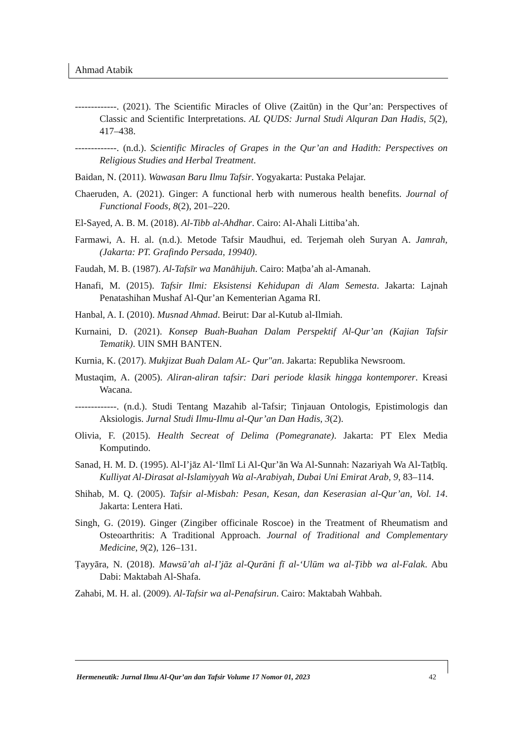Ahmad Atabik
-------------. (2021). The Scientific Miracles of Olive (Zaitūn) in the Qur’an: Perspectives of Classic and Scientific Interpretations. AL QUDS: Jurnal Studi Alquran Dan Hadis, 5(2), 417–438.
-------------. (n.d.). Scientific Miracles of Grapes in the Qur’an and Hadith: Perspectives on Religious Studies and Herbal Treatment.
Baidan, N. (2011). Wawasan Baru Ilmu Tafsir. Yogyakarta: Pustaka Pelajar.
Chaeruden, A. (2021). Ginger: A functional herb with numerous health benefits. Journal of Functional Foods, 8(2), 201–220.
El-Sayed, A. B. M. (2018). Al-Tibb al-Ahdhar. Cairo: Al-Ahali Littiba’ah.
Farmawi, A. H. al. (n.d.). Metode Tafsir Maudhui, ed. Terjemah oleh Suryan A. Jamrah,(Jakarta: PT. Grafindo Persada, 19940).
Faudah, M. B. (1987). Al-Tafsīr wa Manāhijuh. Cairo: Maṭba’ah al-Amanah.
Hanafi, M. (2015). Tafsir Ilmi: Eksistensi Kehidupan di Alam Semesta. Jakarta: Lajnah Penatashihan Mushaf Al-Qur’an Kementerian Agama RI.
Hanbal, A. I. (2010). Musnad Ahmad. Beirut: Dar al-Kutub al-Ilmiah.
Kurnaini, D. (2021). Konsep Buah-Buahan Dalam Perspektif Al-Qur’an (Kajian Tafsir Tematik). UIN SMH BANTEN.
Kurnia, K. (2017). Mukjizat Buah Dalam AL- Qur"an. Jakarta: Republika Newsroom.
Mustaqim, A. (2005). Aliran-aliran tafsir: Dari periode klasik hingga kontemporer. Kreasi Wacana.
-------------. (n.d.). Studi Tentang Mazahib al-Tafsir; Tinjauan Ontologis, Epistimologis dan Aksiologis. Jurnal Studi Ilmu-Ilmu al-Qur’an Dan Hadis, 3(2).
Olivia, F. (2015). Health Secreat of Delima (Pomegranate). Jakarta: PT Elex Media Komputindo.
Sanad, H. M. D. (1995). Al-I’jāz Al-‘Ilmī Li Al-Qur’ān Wa Al-Sunnah: Nazariyah Wa Al-Taṭbīq. Kulliyat Al-Dirasat al-Islamiyyah Wa al-Arabiyah, Dubai Uni Emirat Arab, 9, 83–114.
Shihab, M. Q. (2005). Tafsir al-Misbah: Pesan, Kesan, dan Keserasian al-Qur’an, Vol. 14. Jakarta: Lentera Hati.
Singh, G. (2019). Ginger (Zingiber officinale Roscoe) in the Treatment of Rheumatism and Osteoarthritis: A Traditional Approach. Journal of Traditional and Complementary Medicine, 9(2), 126–131.
Ṭayyāra, N. (2018). Mawsū’ah al-I’jāz al-Qurāni fī al-‘Ulūm wa al-Ṭibb wa al-Falak. Abu Dabi: Maktabah Al-Shafa.
Zahabi, M. H. al. (2009). Al-Tafsir wa al-Penafsirun. Cairo: Maktabah Wahbah.
Hermeneutik: Jurnal Ilmu Al-Qur’an dan Tafsir Volume 17 Nomor 01, 2023 42